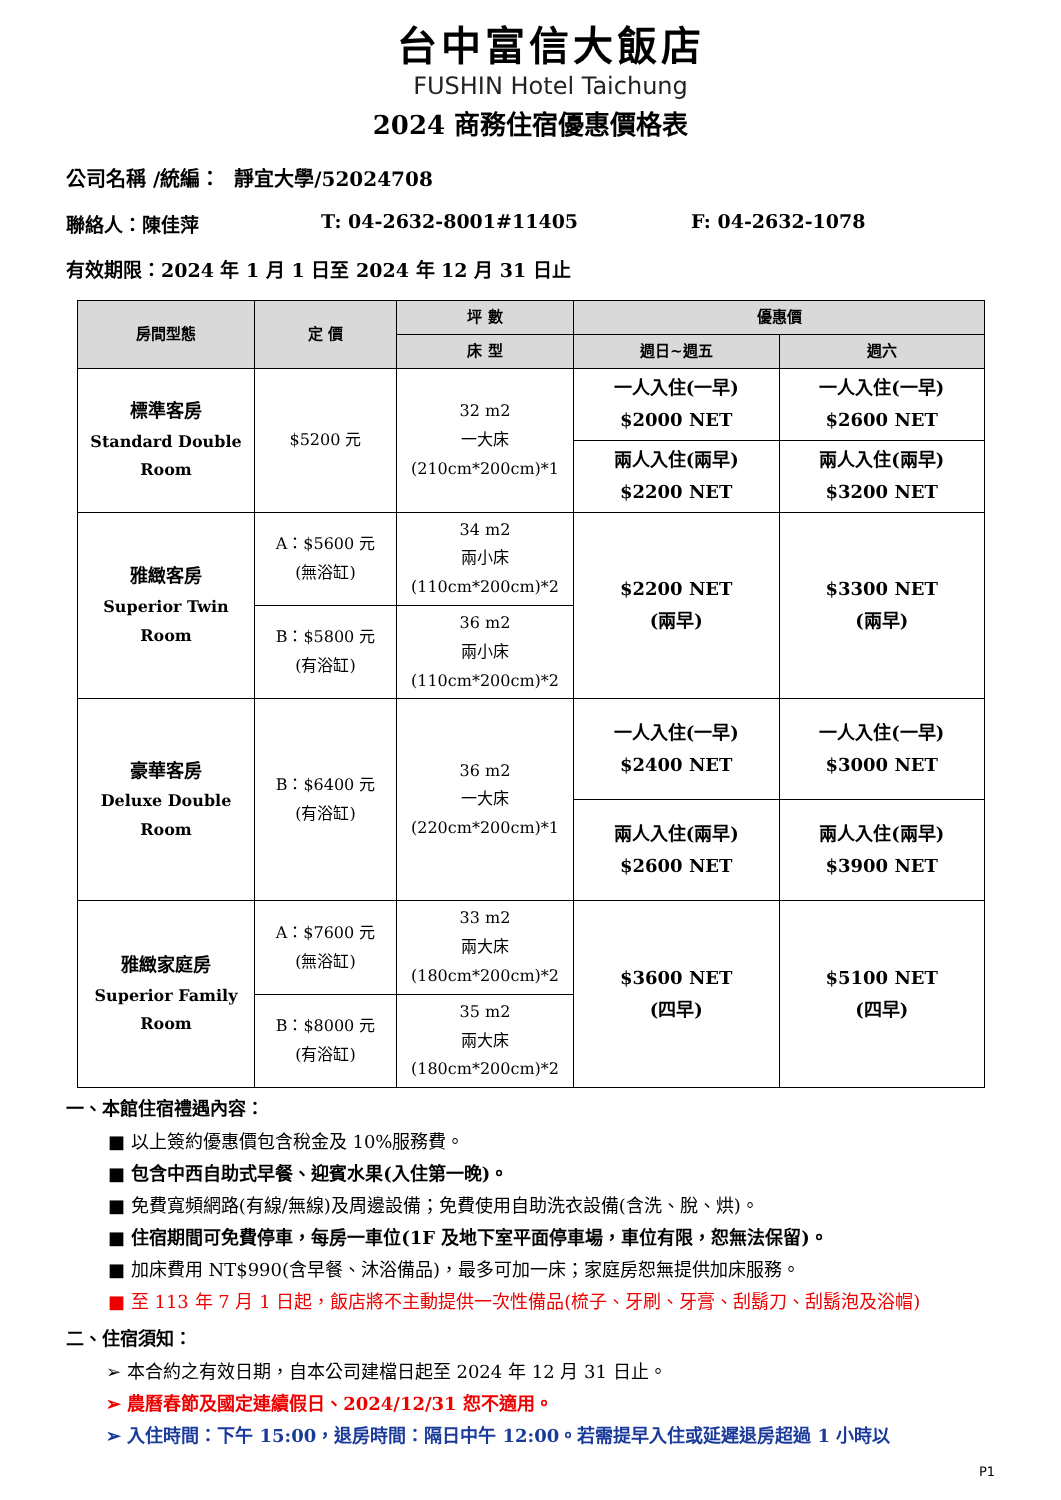台中富信大飯店
FUSHIN Hotel Taichung
2024 商務住宿優惠價格表
公司名稱 /統編： 靜宜大學/52024708
聯絡人：陳佳萍 T: 04-2632-8001#11405 F: 04-2632-1078
有效期限：2024 年 1 月 1 日至 2024 年 12 月 31 日止
| 房間型態 | 定 價 | 坪 數 | 優惠價 | |
| --- | --- | --- | --- | --- |
| | | 床 型 | 週日~週五 | 週六 |
| 標準客房 Standard Double Room | $5200 元 | 32 m2 一大床 (210cm*200cm)*1 | 一人入住(一早) $2000 NET | 一人入住(一早) $2600 NET |
| | | | 兩人入住(兩早) $2200 NET | 兩人入住(兩早) $3200 NET |
| 雅緻客房 Superior Twin Room | A：$5600 元 (無浴缸) | 34 m2 兩小床 (110cm*200cm)*2 | $2200 NET (兩早) | $3300 NET (兩早) |
| | B：$5800 元 (有浴缸) | 36 m2 兩小床 (110cm*200cm)*2 | | |
| 豪華客房 Deluxe Double Room | B：$6400 元 (有浴缸) | 36 m2 一大床 (220cm*200cm)*1 | 一人入住(一早) $2400 NET | 一人入住(一早) $3000 NET |
| | | | 兩人入住(兩早) $2600 NET | 兩人入住(兩早) $3900 NET |
| 雅緻家庭房 Superior Family Room | A：$7600 元 (無浴缸) | 33 m2 兩大床 (180cm*200cm)*2 | $3600 NET (四早) | $5100 NET (四早) |
| | B：$8000 元 (有浴缸) | 35 m2 兩大床 (180cm*200cm)*2 | | |
一、本館住宿禮遇內容：
■ 以上簽約優惠價包含稅金及 10%服務費。
■ 包含中西自助式早餐、迎賓水果(入住第一晚)。
■ 免費寬頻網路(有線/無線)及周邊設備；免費使用自助洗衣設備(含洗、脫、烘)。
■ 住宿期間可免費停車，每房一車位(1F 及地下室平面停車場，車位有限，恕無法保留)。
■ 加床費用 NT$990(含早餐、沐浴備品)，最多可加一床；家庭房恕無提供加床服務。
■ 至 113 年 7 月 1 日起，飯店將不主動提供一次性備品(梳子、牙刷、牙膏、刮鬍刀、刮鬍泡及浴帽)
二、住宿須知：
➢ 本合約之有效日期，自本公司建檔日起至 2024 年 12 月 31 日止。
➢ 農曆春節及國定連續假日、2024/12/31 恕不適用。
➢ 入住時間：下午 15:00，退房時間：隔日中午 12:00。若需提早入住或延遲退房超過 1 小時以
P1